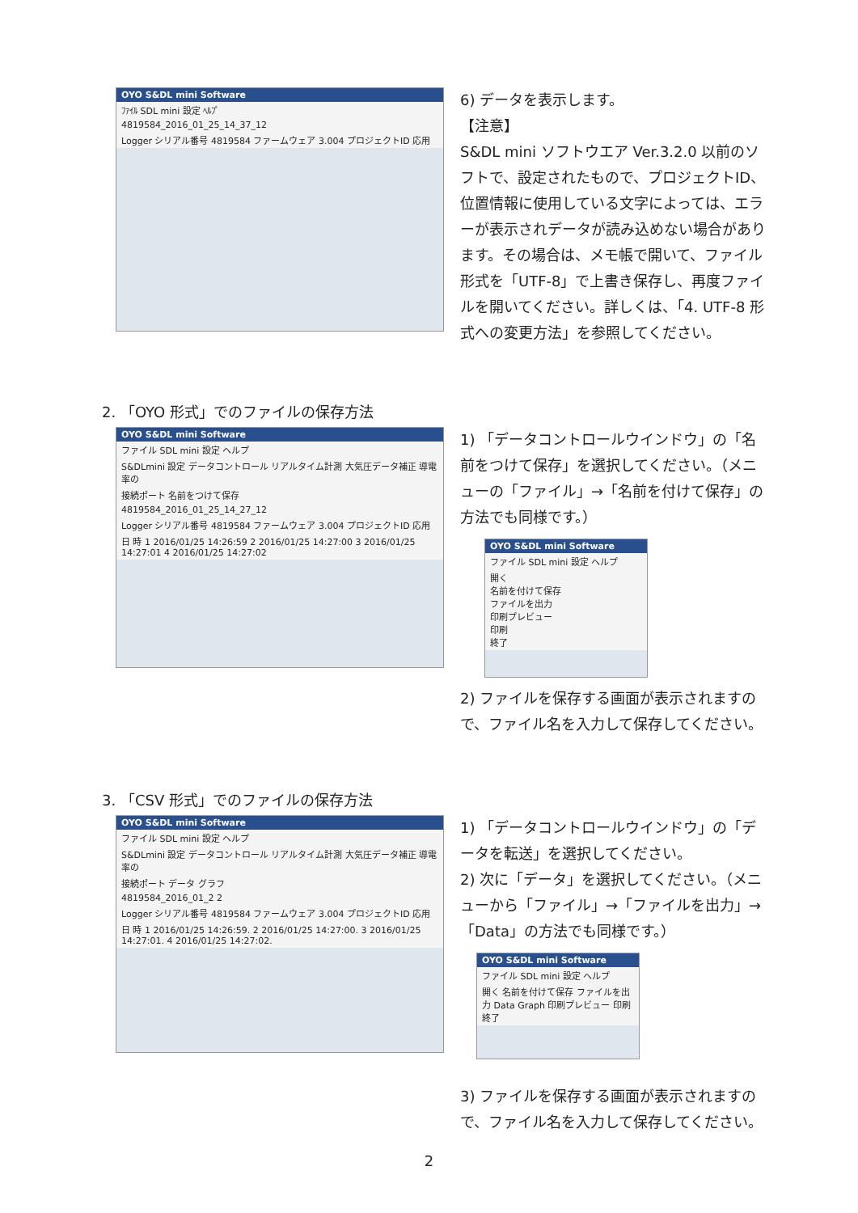OYO S&DL mini Software
ﾌｧｲﾙ SDL mini 設定 ﾍﾙﾌﾟ
4819584_2016_01_25_14_37_12
Logger シリアル番号 4819584 ファームウェア 3.004 プロジェクトID 応用
6) データを表示します。
【注意】
S&DL mini ソフトウエア Ver.3.2.0 以前のソフトで、設定されたもので、プロジェクトID、位置情報に使用している文字によっては、エラーが表示されデータが読み込めない場合があります。その場合は、メモ帳で開いて、ファイル形式を「UTF-8」で上書き保存し、再度ファイルを開いてください。詳しくは、「4. UTF-8 形式への変更方法」を参照してください。
2. 「OYO 形式」でのファイルの保存方法
OYO S&DL mini Software
ファイル SDL mini 設定 ヘルプ
S&DLmini 設定 データコントロール リアルタイム計測 大気圧データ補正 導電率の
接続ポート 名前をつけて保存
4819584_2016_01_25_14_27_12
Logger シリアル番号 4819584 ファームウェア 3.004 プロジェクトID 応用
日 時 1 2016/01/25 14:26:59 2 2016/01/25 14:27:00 3 2016/01/25 14:27:01 4 2016/01/25 14:27:02
1) 「データコントロールウインドウ」の「名前をつけて保存」を選択してください。（メニューの「ファイル」→「名前を付けて保存」の方法でも同様です。）
OYO S&DL mini Software
ファイル SDL mini 設定 ヘルプ
開く
名前を付けて保存
ファイルを出力
印刷プレビュー
印刷
終了
2) ファイルを保存する画面が表示されますので、ファイル名を入力して保存してください。
3. 「CSV 形式」でのファイルの保存方法
OYO S&DL mini Software
ファイル SDL mini 設定 ヘルプ
S&DLmini 設定 データコントロール リアルタイム計測 大気圧データ補正 導電率の
接続ポート データ グラフ
4819584_2016_01_2 2
Logger シリアル番号 4819584 ファームウェア 3.004 プロジェクトID 応用
日 時 1 2016/01/25 14:26:59. 2 2016/01/25 14:27:00. 3 2016/01/25 14:27:01. 4 2016/01/25 14:27:02.
1) 「データコントロールウインドウ」の「データを転送」を選択してください。
2) 次に「データ」を選択してください。（メニューから「ファイル」→「ファイルを出力」→「Data」の方法でも同様です。）
OYO S&DL mini Software
ファイル SDL mini 設定 ヘルプ
開く 名前を付けて保存 ファイルを出力 Data Graph 印刷プレビュー 印刷 終了
3) ファイルを保存する画面が表示されますので、ファイル名を入力して保存してください。
2